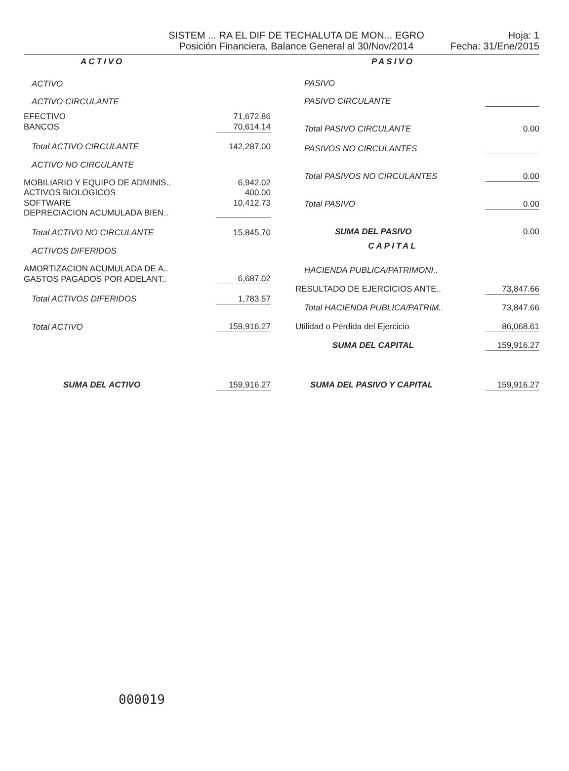SISTEM ... RA EL DIF DE TECHALUTA DE MON... EGRO
Posición Financiera, Balance General al 30/Nov/2014
Hoja: 1
Fecha: 31/Ene/2015
| ACTIVO | |
| --- | --- |
| ACTIVO | |
| ACTIVO CIRCULANTE | |
| EFECTIVO | 71,672.86 |
| BANCOS | 70,614.14 |
| Total ACTIVO CIRCULANTE | 142,287.00 |
| ACTIVO NO CIRCULANTE | |
| MOBILIARIO Y EQUIPO DE ADMINIS.. | 6,942.02 |
| ACTIVOS BIOLOGICOS | 400.00 |
| SOFTWARE | 10,412.73 |
| DEPRECIACION ACUMULADA BIEN.. | |
| Total ACTIVO NO CIRCULANTE | 15,845.70 |
| ACTIVOS DIFERIDOS | |
| AMORTIZACION ACUMULADA DE A.. | |
| GASTOS PAGADOS POR ADELANT.. | 6,687.02 |
| Total ACTIVOS DIFERIDOS | 1,783.57 |
| Total ACTIVO | 159,916.27 |
| SUMA DEL ACTIVO | 159,916.27 |
| PASIVO | |
| --- | --- |
| PASIVO | |
| PASIVO CIRCULANTE | |
| Total PASIVO CIRCULANTE | 0.00 |
| PASIVOS NO CIRCULANTES | |
| Total PASIVOS NO CIRCULANTES | 0.00 |
| Total PASIVO | 0.00 |
| SUMA DEL PASIVO | 0.00 |
| CAPITAL | |
| HACIENDA PUBLICA/PATRIMONI.. | |
| RESULTADO DE EJERCICIOS ANTE.. | 73,847.66 |
| Total HACIENDA PUBLICA/PATRIM.. | 73,847.66 |
| Utilidad o Pérdida del Ejercicio | 86,068.61 |
| SUMA DEL CAPITAL | 159,916.27 |
| SUMA DEL PASIVO Y CAPITAL | 159,916.27 |
000019